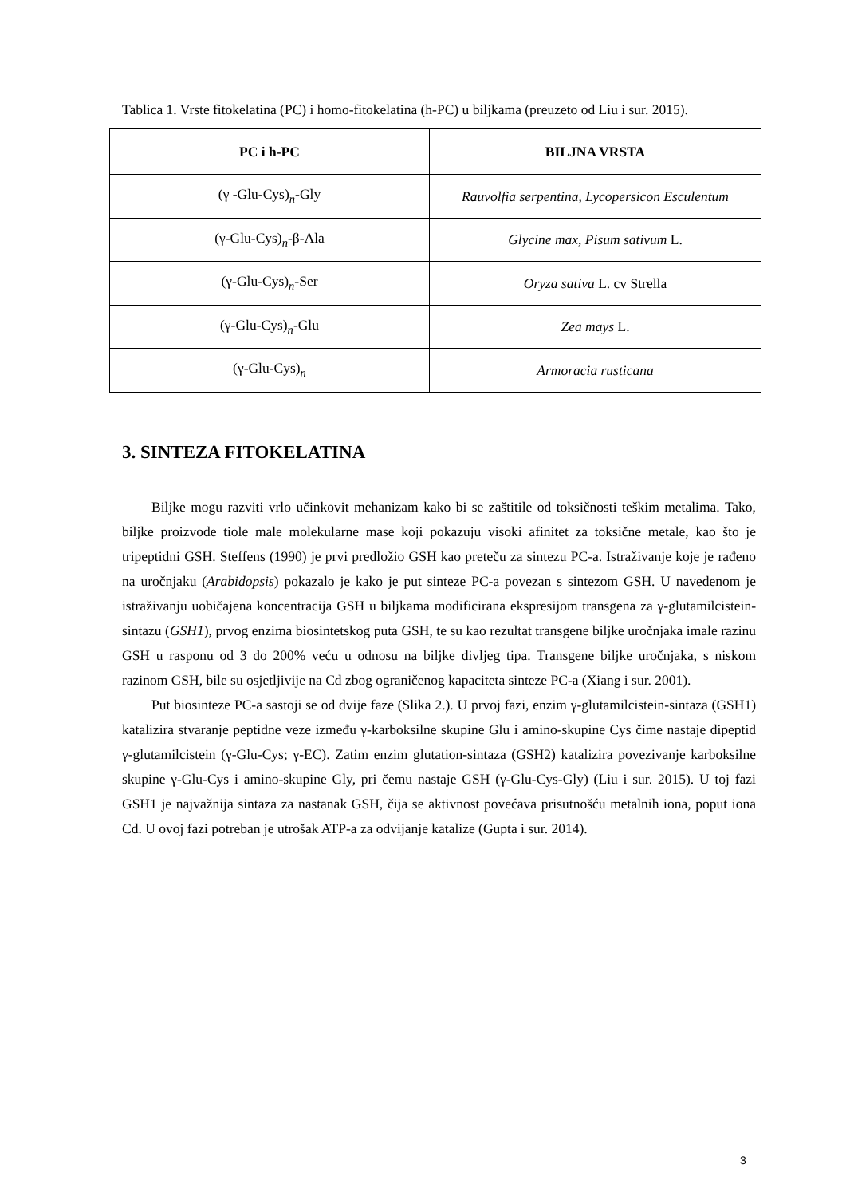Tablica 1. Vrste fitokelatina (PC) i homo-fitokelatina (h-PC) u biljkama (preuzeto od Liu i sur. 2015).
| PC i h-PC | BILJNA VRSTA |
| --- | --- |
| (γ -Glu-Cys)<sub>n</sub>-Gly | Rauvolfia serpentina, Lycopersicon Esculentum |
| (γ-Glu-Cys)<sub>n</sub>-β-Ala | Glycine max, Pisum sativum L. |
| (γ-Glu-Cys)<sub>n</sub>-Ser | Oryza sativa L. cv Strella |
| (γ-Glu-Cys)<sub>n</sub>-Glu | Zea mays L. |
| (γ-Glu-Cys)<sub>n</sub> | Armoracia rusticana |
3. SINTEZA FITOKELATINA
Biljke mogu razviti vrlo učinkovit mehanizam kako bi se zaštitile od toksičnosti teškim metalima. Tako, biljke proizvode tiole male molekularne mase koji pokazuju visoki afinitet za toksične metale, kao što je tripeptidni GSH. Steffens (1990) je prvi predložio GSH kao preteču za sintezu PC-a. Istraživanje koje je rađeno na uročnjaku (Arabidopsis) pokazalo je kako je put sinteze PC-a povezan s sintezom GSH. U navedenom je istraživanju uobičajena koncentracija GSH u biljkama modificirana ekspresijom transgena za γ-glutamilcistein-sintazu (GSH1), prvog enzima biosintetskog puta GSH, te su kao rezultat transgene biljke uročnjaka imale razinu GSH u rasponu od 3 do 200% veću u odnosu na biljke divljeg tipa. Transgene biljke uročnjaka, s niskom razinom GSH, bile su osjetljivije na Cd zbog ograničenog kapaciteta sinteze PC-a (Xiang i sur. 2001).
Put biosinteze PC-a sastoji se od dvije faze (Slika 2.). U prvoj fazi, enzim γ-glutamilcistein-sintaza (GSH1) katalizira stvaranje peptidne veze između γ-karboksilne skupine Glu i amino-skupine Cys čime nastaje dipeptid γ-glutamilcistein (γ-Glu-Cys; γ-EC). Zatim enzim glutation-sintaza (GSH2) katalizira povezivanje karboksilne skupine γ-Glu-Cys i amino-skupine Gly, pri čemu nastaje GSH (γ-Glu-Cys-Gly) (Liu i sur. 2015). U toj fazi GSH1 je najvažnija sintaza za nastanak GSH, čija se aktivnost povećava prisutnošću metalnih iona, poput iona Cd. U ovoj fazi potreban je utrošak ATP-a za odvijanje katalize (Gupta i sur. 2014).
3